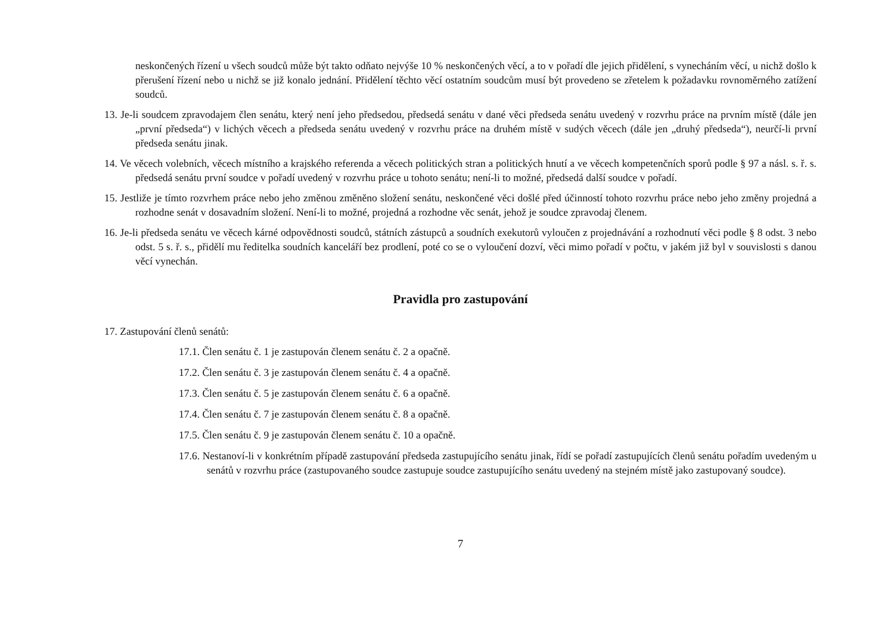neskončených řízení u všech soudců může být takto odňato nejvýše 10 % neskončených věcí, a to v pořadí dle jejich přidělení, s vynecháním věcí, u nichž došlo k přerušení řízení nebo u nichž se již konalo jednání. Přidělení těchto věcí ostatním soudcům musí být provedeno se zřetelem k požadavku rovnoměrného zatížení soudců.
13. Je-li soudcem zpravodajem člen senátu, který není jeho předsedou, předsedá senátu v dané věci předseda senátu uvedený v rozvrhu práce na prvním místě (dále jen „první předseda“) v lichých věcech a předseda senátu uvedený v rozvrhu práce na druhém místě v sudých věcech (dále jen „druhý předseda“), neurčí-li první předseda senátu jinak.
14. Ve věcech volebních, věcech místního a krajského referenda a věcech politických stran a politických hnutí a ve věcech kompetenčních sporů podle § 97 a násl. s. ř. s. předsedá senátu první soudce v pořadí uvedený v rozvrhu práce u tohoto senátu; není-li to možné, předsedá další soudce v pořadí.
15. Jestliže je tímto rozvrhem práce nebo jeho změnou změněno složení senátu, neskončené věci došlé před účinností tohoto rozvrhu práce nebo jeho změny projedná a rozhodne senát v dosavadním složení. Není-li to možné, projedná a rozhodne věc senát, jehož je soudce zpravodaj členem.
16. Je-li předseda senátu ve věcech kárné odpovědnosti soudců, státních zástupců a soudních exekutorů vyloučen z projednávání a rozhodnutí věci podle § 8 odst. 3 nebo odst. 5 s. ř. s., přidělí mu ředitelka soudních kanceláří bez prodlení, poté co se o vyloučení dozví, věci mimo pořadí v počtu, v jakém již byl v souvislosti s danou věcí vynechán.
Pravidla pro zastupování
17. Zastupování členů senátů:
17.1. Člen senátu č. 1 je zastupován členem senátu č. 2 a opačně.
17.2. Člen senátu č. 3 je zastupován členem senátu č. 4 a opačně.
17.3. Člen senátu č. 5 je zastupován členem senátu č. 6 a opačně.
17.4. Člen senátu č. 7 je zastupován členem senátu č. 8 a opačně.
17.5. Člen senátu č. 9 je zastupován členem senátu č. 10 a opačně.
17.6. Nestanoví-li v konkrétním případě zastupování předseda zastupujícího senátu jinak, řídí se pořadí zastupujících členů senátu pořadím uvedeným u senátů v rozvrhu práce (zastupovaného soudce zastupuje soudce zastupujícího senátu uvedený na stejném místě jako zastupovaný soudce).
7